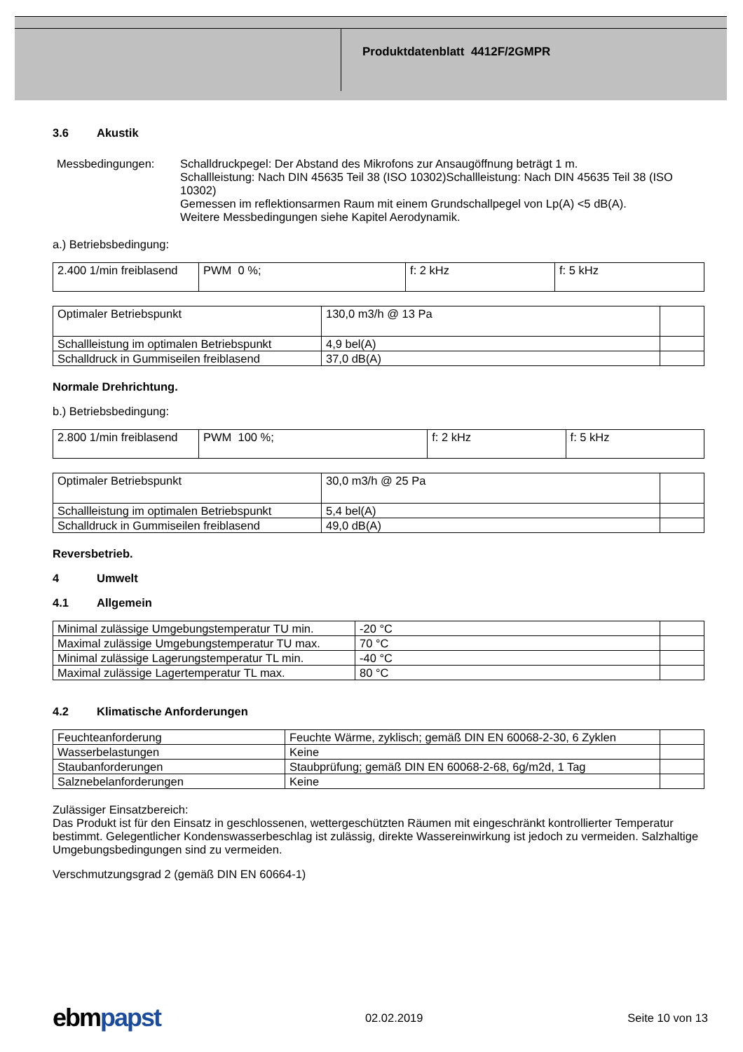Produktdatenblatt 4412F/2GMPR
3.6 Akustik
Messbedingungen: Schalldruckpegel: Der Abstand des Mikrofons zur Ansaugöffnung beträgt 1 m.
Schallleistung: Nach DIN 45635 Teil 38 (ISO 10302)Schallleistung: Nach DIN 45635 Teil 38 (ISO 10302)
Gemessen im reflektionsarmen Raum mit einem Grundschallpegel von Lp(A) <5 dB(A).
Weitere Messbedingungen siehe Kapitel Aerodynamik.
a.) Betriebsbedingung:
| 2.400 1/min freiblasend | PWM 0 %; | f: 2 kHz | f: 5 kHz |
| Optimaler Betriebspunkt | 130,0 m3/h @ 13 Pa | |
| Schallleistung im optimalen Betriebspunkt | 4,9 bel(A) | |
| Schalldruck in Gummiseilen freiblasend | 37,0 dB(A) | |
Normale Drehrichtung.
b.) Betriebsbedingung:
| 2.800 1/min freiblasend | PWM 100 %; | f: 2 kHz | f: 5 kHz |
| Optimaler Betriebspunkt | 30,0 m3/h @ 25 Pa | |
| Schallleistung im optimalen Betriebspunkt | 5,4 bel(A) | |
| Schalldruck in Gummiseilen freiblasend | 49,0 dB(A) | |
Reversbetrieb.
4 Umwelt
4.1 Allgemein
| Minimal zulässige Umgebungstemperatur TU min. | -20 °C | |
| Maximal zulässige Umgebungstemperatur TU max. | 70 °C | |
| Minimal zulässige Lagerungstemperatur TL min. | -40 °C | |
| Maximal zulässige Lagertemperatur TL max. | 80 °C | |
4.2 Klimatische Anforderungen
| Feuchteanforderung | Feuchte Wärme, zyklisch; gemäß DIN EN 60068-2-30, 6 Zyklen | |
| Wasserbelastungen | Keine | |
| Staubanforderungen | Staubprüfung; gemäß DIN EN 60068-2-68, 6g/m2d, 1 Tag | |
| Salznebelanforderungen | Keine | |
Zulässiger Einsatzbereich:
Das Produkt ist für den Einsatz in geschlossenen, wettergeschützten Räumen mit eingeschränkt kontrollierter Temperatur bestimmt. Gelegentlicher Kondenswasserbeschlag ist zulässig, direkte Wassereinwirkung ist jedoch zu vermeiden. Salzhaltige Umgebungsbedingungen sind zu vermeiden.
Verschmutzungsgrad 2 (gemäß DIN EN 60664-1)
ebmpapst
02.02.2019 Seite 10 von 13